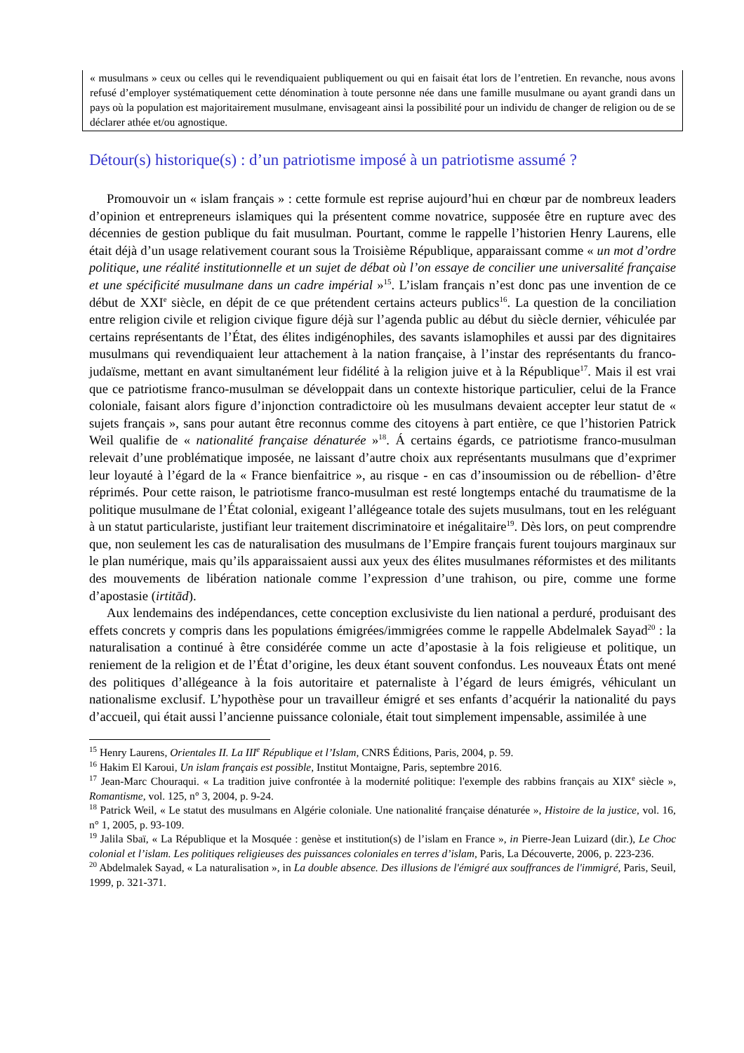« musulmans » ceux ou celles qui le revendiquaient publiquement ou qui en faisait état lors de l’entretien. En revanche, nous avons refusé d’employer systématiquement cette dénomination à toute personne née dans une famille musulmane ou ayant grandi dans un pays où la population est majoritairement musulmane, envisageant ainsi la possibilité pour un individu de changer de religion ou de se déclarer athée et/ou agnostique.
Détour(s) historique(s) : d’un patriotisme imposé à un patriotisme assumé ?
Promouvoir un « islam français » : cette formule est reprise aujourd’hui en chœur par de nombreux leaders d’opinion et entrepreneurs islamiques qui la présentent comme novatrice, supposée être en rupture avec des décennies de gestion publique du fait musulman. Pourtant, comme le rappelle l’historien Henry Laurens, elle était déjà d’un usage relativement courant sous la Troisième République, apparaissant comme « un mot d’ordre politique, une réalité institutionnelle et un sujet de débat où l’on essaye de concilier une universalité française et une spécificité musulmane dans un cadre impérial »<sup>15</sup>. L’islam français n’est donc pas une invention de ce début de XXI<sup>e</sup> siècle, en dépit de ce que prétendent certains acteurs publics<sup>16</sup>. La question de la conciliation entre religion civile et religion civique figure déjà sur l’agenda public au début du siècle dernier, véhiculée par certains représentants de l’État, des élites indigénophiles, des savants islamophiles et aussi par des dignitaires musulmans qui revendiquaient leur attachement à la nation française, à l’instar des représentants du franco-judaïsme, mettant en avant simultanément leur fidélité à la religion juive et à la République<sup>17</sup>. Mais il est vrai que ce patriotisme franco-musulman se développait dans un contexte historique particulier, celui de la France coloniale, faisant alors figure d’injonction contradictoire où les musulmans devaient accepter leur statut de « sujets français », sans pour autant être reconnus comme des citoyens à part entière, ce que l’historien Patrick Weil qualifie de « nationalité française dénaturée »<sup>18</sup>. Á certains égards, ce patriotisme franco-musulman relevait d’une problématique imposée, ne laissant d’autre choix aux représentants musulmans que d’exprimer leur loyauté à l’égard de la « France bienfaitrice », au risque - en cas d’insoumission ou de rébellion- d’être réprimés. Pour cette raison, le patriotisme franco-musulman est resté longtemps entaché du traumatisme de la politique musulmane de l’État colonial, exigeant l’allégeance totale des sujets musulmans, tout en les reléguant à un statut particulariste, justifiant leur traitement discriminatoire et inégalitaire<sup>19</sup>. Dès lors, on peut comprendre que, non seulement les cas de naturalisation des musulmans de l’Empire français furent toujours marginaux sur le plan numérique, mais qu’ils apparaissaient aussi aux yeux des élites musulmanes réformistes et des militants des mouvements de libération nationale comme l’expression d’une trahison, ou pire, comme une forme d’apostasie (irtitād).
Aux lendemains des indépendances, cette conception exclusiviste du lien national a perduré, produisant des effets concrets y compris dans les populations émigrées/immigrées comme le rappelle Abdelmalek Sayad<sup>20</sup> : la naturalisation a continué à être considérée comme un acte d’apostasie à la fois religieuse et politique, un reniement de la religion et de l’État d’origine, les deux étant souvent confondus. Les nouveaux États ont mené des politiques d’allégeance à la fois autoritaire et paternaliste à l’égard de leurs émigrés, véhiculant un nationalisme exclusif. L’hypothèse pour un travailleur émigré et ses enfants d’acquérir la nationalité du pays d’accueil, qui était aussi l’ancienne puissance coloniale, était tout simplement impensable, assimilée à une
<sup>15</sup> Henry Laurens, Orientales II. La III<sup>e</sup> République et l’Islam, CNRS Éditions, Paris, 2004, p. 59.
<sup>16</sup> Hakim El Karoui, Un islam français est possible, Institut Montaigne, Paris, septembre 2016.
<sup>17</sup> Jean-Marc Chouraqui. « La tradition juive confrontée à la modernité politique: l'exemple des rabbins français au XIX<sup>e</sup> siècle », Romantisme, vol. 125, n° 3, 2004, p. 9-24.
<sup>18</sup> Patrick Weil, « Le statut des musulmans en Algérie coloniale. Une nationalité française dénaturée », Histoire de la justice, vol. 16, n° 1, 2005, p. 93-109.
<sup>19</sup> Jalila Sbaï, « La République et la Mosquée : genèse et institution(s) de l’islam en France », in Pierre-Jean Luizard (dir.), Le Choc colonial et l’islam. Les politiques religieuses des puissances coloniales en terres d’islam, Paris, La Découverte, 2006, p. 223-236.
<sup>20</sup> Abdelmalek Sayad, « La naturalisation », in La double absence. Des illusions de l'émigré aux souffrances de l'immigré, Paris, Seuil, 1999, p. 321-371.